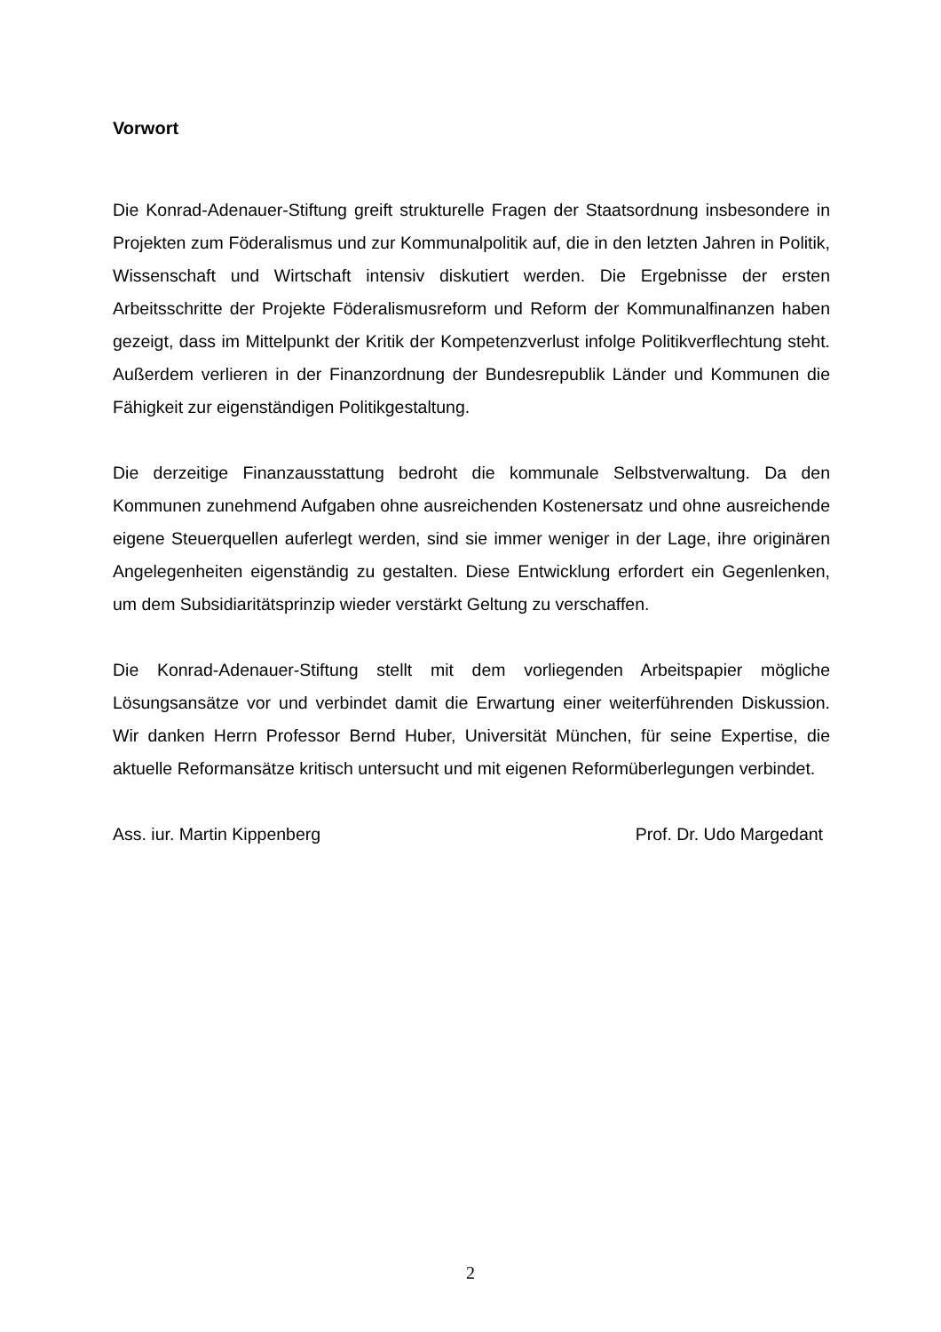Vorwort
Die Konrad-Adenauer-Stiftung greift strukturelle Fragen der Staatsordnung insbesondere in Projekten zum Föderalismus und zur Kommunalpolitik auf, die in den letzten Jahren in Politik, Wissenschaft und Wirtschaft intensiv diskutiert werden. Die Ergebnisse der ersten Arbeitsschritte der Projekte Föderalismusreform und Reform der Kommunalfinanzen haben gezeigt, dass im Mittelpunkt der Kritik der Kompetenzverlust infolge Politikverflechtung steht. Außerdem verlieren in der Finanzordnung der Bundesrepublik Länder und Kommunen die Fähigkeit zur eigenständigen Politikgestaltung.
Die derzeitige Finanzausstattung bedroht die kommunale Selbstverwaltung. Da den Kommunen zunehmend Aufgaben ohne ausreichenden Kostenersatz und ohne ausreichende eigene Steuerquellen auferlegt werden, sind sie immer weniger in der Lage, ihre originären Angelegenheiten eigenständig zu gestalten. Diese Entwicklung erfordert ein Gegenlenken, um dem Subsidiaritätsprinzip wieder verstärkt Geltung zu verschaffen.
Die Konrad-Adenauer-Stiftung stellt mit dem vorliegenden Arbeitspapier mögliche Lösungsansätze vor und verbindet damit die Erwartung einer weiterführenden Diskussion. Wir danken Herrn Professor Bernd Huber, Universität München, für seine Expertise, die aktuelle Reformansätze kritisch untersucht und mit eigenen Reformüberlegungen verbindet.
Ass. iur. Martin Kippenberg Prof. Dr. Udo Margedant
2